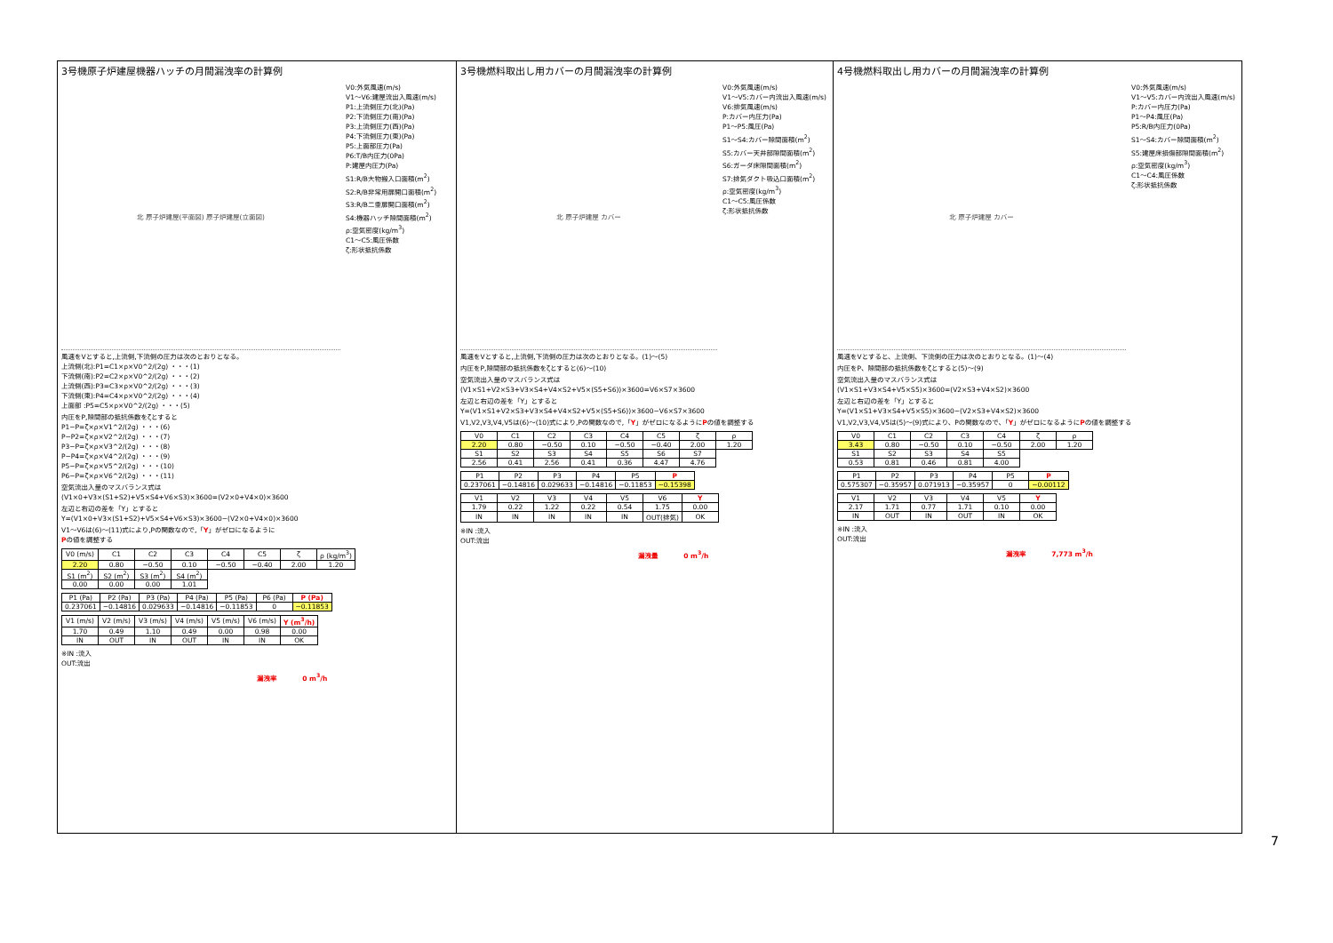3号機原子炉建屋機器ハッチの月間漏洩率の計算例
北 原子炉建屋(平面図) 原子炉建屋(立面図)
V0:外気風速(m/s)
V1〜V6:建屋流出入風速(m/s)
P1:上流側圧力(北)(Pa)
P2:下流側圧力(南)(Pa)
P3:上流側圧力(西)(Pa)
P4:下流側圧力(東)(Pa)
P5:上面部圧力(Pa)
P6:T/B内圧力(0Pa)
P:建屋内圧力(Pa)
S1:R/B大物搬入口面積(m<sup>2</sup>)
S2:R/B非常用扉開口面積(m<sup>2</sup>)
S3:R/B二重扉開口面積(m<sup>2</sup>)
S4:機器ハッチ隙間面積(m<sup>2</sup>)
ρ:空気密度(kg/m<sup>3</sup>)
C1〜C5:風圧係数
ζ:形状抵抗係数
風速をVとすると,上流側,下流側の圧力は次のとおりとなる。
上流側(北):P1=C1×ρ×V0^2/(2g) ・・・(1)
下流側(南):P2=C2×ρ×V0^2/(2g) ・・・(2)
上流側(西):P3=C3×ρ×V0^2/(2g) ・・・(3)
下流側(東):P4=C4×ρ×V0^2/(2g) ・・・(4)
上面部 :P5=C5×ρ×V0^2/(2g) ・・・(5)
内圧をP,隙間部の抵抗係数をζとすると
P1−P=ζ×ρ×V1^2/(2g) ・・・(6)
P−P2=ζ×ρ×V2^2/(2g) ・・・(7)
P3−P=ζ×ρ×V3^2/(2g) ・・・(8)
P−P4=ζ×ρ×V4^2/(2g) ・・・(9)
P5−P=ζ×ρ×V5^2/(2g) ・・・(10)
P6−P=ζ×ρ×V6^2/(2g) ・・・(11)
空気流出入量のマスバランス式は
(V1×0+V3×(S1+S2)+V5×S4+V6×S3)×3600=(V2×0+V4×0)×3600
左辺と右辺の差を「Y」とすると
Y=(V1×0+V3×(S1+S2)+V5×S4+V6×S3)×3600−(V2×0+V4×0)×3600
V1〜V6は(6)〜(11)式により,Pの関数なので,「Y」がゼロになるように
Pの値を調整する
| V0 (m/s) | C1 | C2 | C3 | C4 | C5 | ζ | ρ (kg/m<sup>3</sup>) |
| --- | --- | --- | --- | --- | --- | --- | --- |
| 2.20 | 0.80 | −0.50 | 0.10 | −0.50 | −0.40 | 2.00 | 1.20 |
| S1 (m<sup>2</sup>) | S2 (m<sup>2</sup>) | S3 (m<sup>2</sup>) | S4 (m<sup>2</sup>) | | | | |
| 0.00 | 0.00 | 0.00 | 1.01 | | | | |
| P1 (Pa) | P2 (Pa) | P3 (Pa) | P4 (Pa) | P5 (Pa) | P6 (Pa) | P (Pa) |
| --- | --- | --- | --- | --- | --- | --- |
| 0.237061 | −0.14816 | 0.029633 | −0.14816 | −0.11853 | 0 | −0.11853 |
| V1 (m/s) | V2 (m/s) | V3 (m/s) | V4 (m/s) | V5 (m/s) | V6 (m/s) | Y (m<sup>3</sup>/h) |
| --- | --- | --- | --- | --- | --- | --- |
| 1.70 | 0.49 | 1.10 | 0.49 | 0.00 | 0.98 | 0.00 |
| IN | OUT | IN | OUT | IN | IN | OK |
※IN :流入
OUT:流出
漏洩率 0 m<sup>3</sup>/h
3号機燃料取出し用カバーの月間漏洩率の計算例
北 原子炉建屋 カバー
V0:外気風速(m/s)
V1〜V5:カバー内流出入風速(m/s)
V6:排気風速(m/s)
P:カバー内圧力(Pa)
P1〜P5:風圧(Pa)
S1〜S4:カバー隙間面積(m<sup>2</sup>)
S5:カバー天井部隙間面積(m<sup>2</sup>)
S6:ガーダ床隙間面積(m<sup>2</sup>)
S7:排気ダクト吸込口面積(m<sup>2</sup>)
ρ:空気密度(kg/m<sup>3</sup>)
C1〜C5:風圧係数
ζ:形状抵抗係数
風速をVとすると,上流側,下流側の圧力は次のとおりとなる。(1)〜(5)
内圧をP,隙間部の抵抗係数をζとすると(6)〜(10)
空気流出入量のマスバランス式は
(V1×S1+V2×S3+V3×S4+V4×S2+V5×(S5+S6))×3600=V6×S7×3600
左辺と右辺の差を「Y」とすると
Y=(V1×S1+V2×S3+V3×S4+V4×S2+V5×(S5+S6))×3600−V6×S7×3600
V1,V2,V3,V4,V5は(6)〜(10)式により,Pの関数なので,「Y」がゼロになるようにPの値を調整する
| V0 | C1 | C2 | C3 | C4 | C5 | ζ | ρ |
| --- | --- | --- | --- | --- | --- | --- | --- |
| 2.20 | 0.80 | −0.50 | 0.10 | −0.50 | −0.40 | 2.00 | 1.20 |
| S1 | S2 | S3 | S4 | S5 | S6 | S7 | |
| 2.56 | 0.41 | 2.56 | 0.41 | 0.36 | 4.47 | 4.76 | |
| P1 | P2 | P3 | P4 | P5 | P |
| --- | --- | --- | --- | --- | --- |
| 0.237061 | −0.14816 | 0.029633 | −0.14816 | −0.11853 | −0.15398 |
| V1 | V2 | V3 | V4 | V5 | V6 | Y |
| --- | --- | --- | --- | --- | --- | --- |
| 1.79 | 0.22 | 1.22 | 0.22 | 0.54 | 1.75 | 0.00 |
| IN | IN | IN | IN | IN | OUT(排気) | OK |
※IN :流入
OUT:流出
漏洩量 0 m<sup>3</sup>/h
4号機燃料取出し用カバーの月間漏洩率の計算例
北 原子炉建屋 カバー
V0:外気風速(m/s)
V1〜V5:カバー内流出入風速(m/s)
P:カバー内圧力(Pa)
P1〜P4:風圧(Pa)
P5:R/B内圧力(0Pa)
S1〜S4:カバー隙間面積(m<sup>2</sup>)
S5:建屋床損傷部隙間面積(m<sup>2</sup>)
ρ:空気密度(kg/m<sup>3</sup>)
C1〜C4:風圧係数
ζ:形状抵抗係数
風速をVとすると、上流側、下流側の圧力は次のとおりとなる。(1)〜(4)
内圧をP、隙間部の抵抗係数をζとすると(5)〜(9)
空気流出入量のマスバランス式は
(V1×S1+V3×S4+V5×S5)×3600=(V2×S3+V4×S2)×3600
左辺と右辺の差を「Y」とすると
Y=(V1×S1+V3×S4+V5×S5)×3600−(V2×S3+V4×S2)×3600
V1,V2,V3,V4,V5は(5)〜(9)式により、Pの関数なので、「Y」がゼロになるようにPの値を調整する
| V0 | C1 | C2 | C3 | C4 | ζ | ρ |
| --- | --- | --- | --- | --- | --- | --- |
| 3.43 | 0.80 | −0.50 | 0.10 | −0.50 | 2.00 | 1.20 |
| S1 | S2 | S3 | S4 | S5 | | |
| 0.53 | 0.81 | 0.46 | 0.81 | 4.00 | | |
| P1 | P2 | P3 | P4 | P5 | P |
| --- | --- | --- | --- | --- | --- |
| 0.575307 | −0.35957 | 0.071913 | −0.35957 | 0 | −0.00112 |
| V1 | V2 | V3 | V4 | V5 | Y |
| --- | --- | --- | --- | --- | --- |
| 2.17 | 1.71 | 0.77 | 1.71 | 0.10 | 0.00 |
| IN | OUT | IN | OUT | IN | OK |
※IN :流入
OUT:流出
漏洩率 7,773 m<sup>3</sup>/h
7